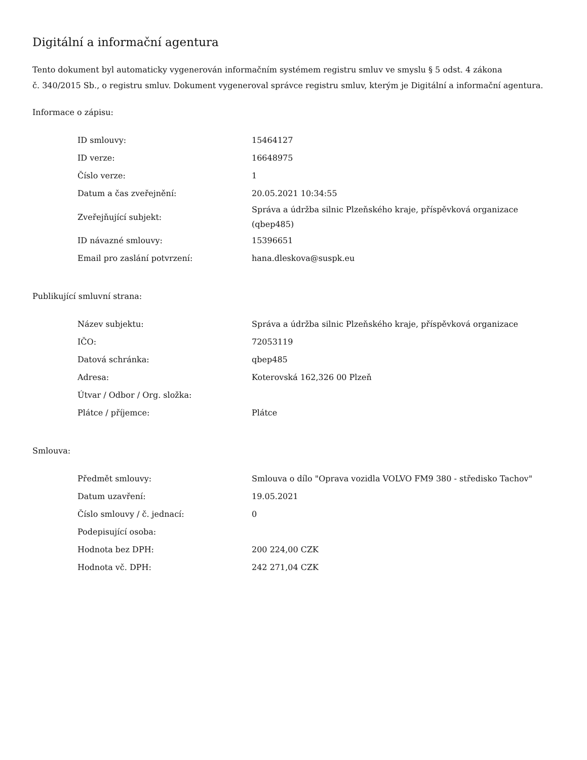Digitální a informační agentura
Tento dokument byl automaticky vygenerován informačním systémem registru smluv ve smyslu § 5 odst. 4 zákona
č. 340/2015 Sb., o registru smluv. Dokument vygeneroval správce registru smluv, kterým je Digitální a informační agentura.
Informace o zápisu:
| ID smlouvy: | 15464127 |
| ID verze: | 16648975 |
| Číslo verze: | 1 |
| Datum a čas zveřejnění: | 20.05.2021 10:34:55 |
| Zveřejňující subjekt: | Správa a údržba silnic Plzeňského kraje, příspěvková organizace (qbep485) |
| ID návazné smlouvy: | 15396651 |
| Email pro zaslání potvrzení: | hana.dleskova@suspk.eu |
Publikující smluvní strana:
| Název subjektu: | Správa a údržba silnic Plzeňského kraje, příspěvková organizace |
| IČO: | 72053119 |
| Datová schránka: | qbep485 |
| Adresa: | Koterovská 162,326 00 Plzeň |
| Útvar / Odbor / Org. složka: | |
| Plátce / příjemce: | Plátce |
Smlouva:
| Předmět smlouvy: | Smlouva o dílo "Oprava vozidla VOLVO FM9 380 - středisko Tachov" |
| Datum uzavření: | 19.05.2021 |
| Číslo smlouvy / č. jednací: | 0 |
| Podepisující osoba: | |
| Hodnota bez DPH: | 200 224,00 CZK |
| Hodnota vč. DPH: | 242 271,04 CZK |